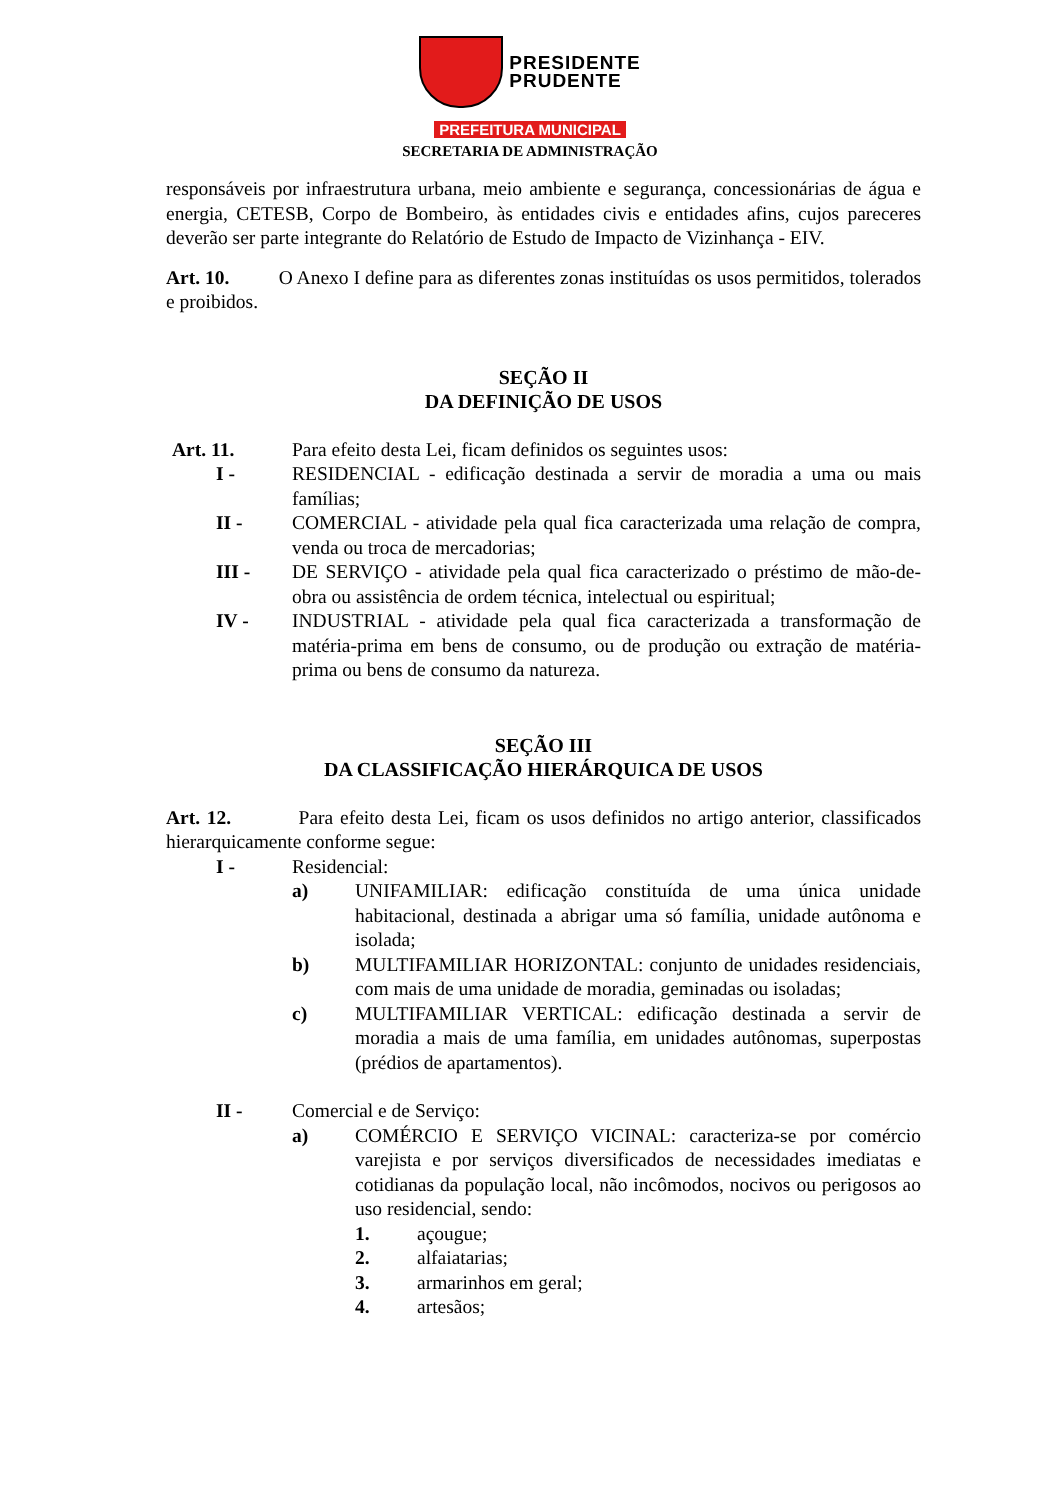PRESIDENTE
PRUDENTE
PREFEITURA MUNICIPAL
SECRETARIA DE ADMINISTRAÇÃO
responsáveis por infraestrutura urbana, meio ambiente e segurança, concessionárias de água e energia, CETESB, Corpo de Bombeiro, às entidades civis e entidades afins, cujos pareceres deverão ser parte integrante do Relatório de Estudo de Impacto de Vizinhança - EIV.
Art. 10. O Anexo I define para as diferentes zonas instituídas os usos permitidos, tolerados e proibidos.
SEÇÃO II
DA DEFINIÇÃO DE USOS
Art. 11. Para efeito desta Lei, ficam definidos os seguintes usos:
I - RESIDENCIAL - edificação destinada a servir de moradia a uma ou mais famílias;
II - COMERCIAL - atividade pela qual fica caracterizada uma relação de compra, venda ou troca de mercadorias;
III -
DE SERVIÇO - atividade pela qual fica caracterizado o préstimo de mão-de-obra ou assistência de ordem técnica, intelectual ou espiritual;
IV - INDUSTRIAL - atividade pela qual fica caracterizada a transformação de matéria-prima em bens de consumo, ou de produção ou extração de matéria-prima ou bens de consumo da natureza.
SEÇÃO III
DA CLASSIFICAÇÃO HIERÁRQUICA DE USOS
Art. 12. Para efeito desta Lei, ficam os usos definidos no artigo anterior, classificados hierarquicamente conforme segue:
I - Residencial:
a) UNIFAMILIAR: edificação constituída de uma única unidade habitacional, destinada a abrigar uma só família, unidade autônoma e isolada;
b) MULTIFAMILIAR HORIZONTAL: conjunto de unidades residenciais, com mais de uma unidade de moradia, geminadas ou isoladas;
c) MULTIFAMILIAR VERTICAL: edificação destinada a servir de moradia a mais de uma família, em unidades autônomas, superpostas (prédios de apartamentos).
II - Comercial e de Serviço:
a) COMÉRCIO E SERVIÇO VICINAL: caracteriza-se por comércio varejista e por serviços diversificados de necessidades imediatas e cotidianas da população local, não incômodos, nocivos ou perigosos ao uso residencial, sendo:
1. açougue;
2. alfaiatarias;
3. armarinhos em geral;
4. artesãos;